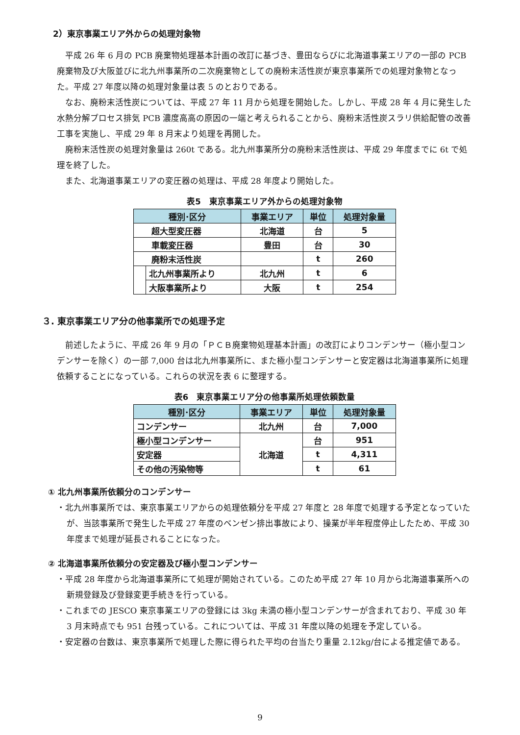2）東京事業エリア外からの処理対象物
平成 26 年 6 月の PCB 廃棄物処理基本計画の改訂に基づき、豊田ならびに北海道事業エリアの一部の PCB 廃棄物及び大阪並びに北九州事業所の二次廃棄物としての廃粉末活性炭が東京事業所での処理対象物となった。平成 27 年度以降の処理対象量は表 5 のとおりである。
なお、廃粉末活性炭については、平成 27 年 11 月から処理を開始した。しかし、平成 28 年 4 月に発生した水熱分解プロセス排気 PCB 濃度高高の原因の一端と考えられることから、廃粉末活性炭スラリ供給配管の改善工事を実施し、平成 29 年 8 月末より処理を再開した。
廃粉末活性炭の処理対象量は 260t である。北九州事業所分の廃粉末活性炭は、平成 29 年度までに 6t で処理を終了した。
また、北海道事業エリアの変圧器の処理は、平成 28 年度より開始した。
表5　東京事業エリア外からの処理対象物
| 種別･区分 | | 事業エリア | 単位 | 処理対象量 |
| --- | --- | --- | --- | --- |
| 超大型変圧器 | | 北海道 | 台 | 5 |
| 車載変圧器 | | 豊田 | 台 | 30 |
| 廃粉末活性炭 | | | t | 260 |
| | 北九州事業所より | 北九州 | t | 6 |
| | 大阪事業所より | 大阪 | t | 254 |
３. 東京事業エリア分の他事業所での処理予定
前述したように、平成 26 年 9 月の「ＰＣＢ廃棄物処理基本計画」の改訂によりコンデンサー（極小型コンデンサーを除く）の一部 7,000 台は北九州事業所に、また極小型コンデンサーと安定器は北海道事業所に処理依頼することになっている。これらの状況を表 6 に整理する。
表6　東京事業エリア分の他事業所処理依頼数量
| 種別･区分 | 事業エリア | 単位 | 処理対象量 |
| --- | --- | --- | --- |
| コンデンサー | 北九州 | 台 | 7,000 |
| 極小型コンデンサー | 北海道 | 台 | 951 |
| 安定器 | | t | 4,311 |
| その他の汚染物等 | | t | 61 |
① 北九州事業所依頼分のコンデンサー
・北九州事業所では、東京事業エリアからの処理依頼分を平成 27 年度と 28 年度で処理する予定となっていたが、当該事業所で発生した平成 27 年度のベンゼン排出事故により、操業が半年程度停止したため、平成 30 年度まで処理が延長されることになった。
② 北海道事業所依頼分の安定器及び極小型コンデンサー
・平成 28 年度から北海道事業所にて処理が開始されている。このため平成 27 年 10 月から北海道事業所への新規登録及び登録変更手続きを行っている。
・これまでの JESCO 東京事業エリアの登録には 3kg 未満の極小型コンデンサーが含まれており、平成 30 年 3 月末時点でも 951 台残っている。これについては、平成 31 年度以降の処理を予定している。
・安定器の台数は、東京事業所で処理した際に得られた平均の台当たり重量 2.12kg/台による推定値である。
9